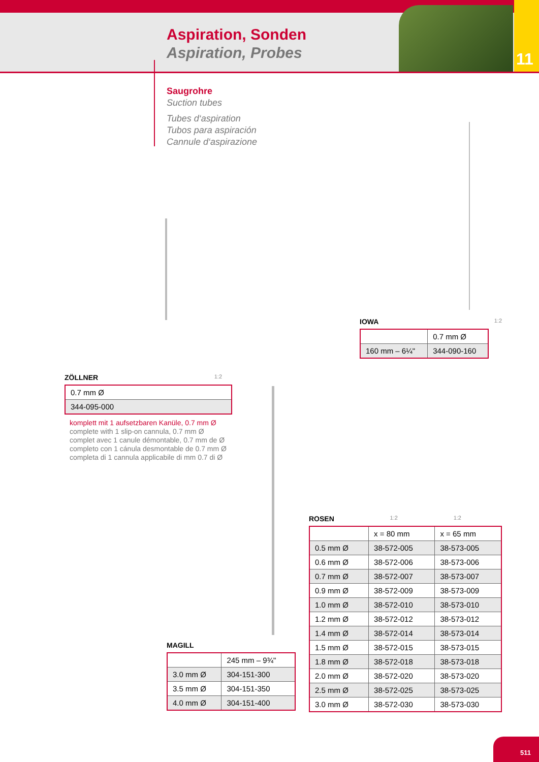Aspiration, Sonden
Aspiration, Probes
11
Saugrohre
Suction tubes
Tubes d‘aspiration
Tubos para aspiración
Cannule d‘aspirazione
IOWA 1:2
| | 0.7 mm Ø |
| 160 mm – 6¼" | 344-090-160 |
ZÖLLNER 1:2
| 0.7 mm Ø |
| 344-095-000 |
komplett mit 1 aufsetzbaren Kanüle, 0.7 mm Ø
complete with 1 slip-on cannula, 0.7 mm Ø
complet avec 1 canule démontable, 0.7 mm de Ø
completo con 1 cánula desmontable de 0.7 mm Ø
completa di 1 cannula applicabile di mm 0.7 di Ø
ROSEN 1:2 1:2
| | x = 80 mm | x = 65 mm |
| 0.5 mm Ø | 38-572-005 | 38-573-005 |
| 0.6 mm Ø | 38-572-006 | 38-573-006 |
| 0.7 mm Ø | 38-572-007 | 38-573-007 |
| 0.9 mm Ø | 38-572-009 | 38-573-009 |
| 1.0 mm Ø | 38-572-010 | 38-573-010 |
| 1.2 mm Ø | 38-572-012 | 38-573-012 |
| 1.4 mm Ø | 38-572-014 | 38-573-014 |
| 1.5 mm Ø | 38-572-015 | 38-573-015 |
| 1.8 mm Ø | 38-572-018 | 38-573-018 |
| 2.0 mm Ø | 38-572-020 | 38-573-020 |
| 2.5 mm Ø | 38-572-025 | 38-573-025 |
| 3.0 mm Ø | 38-572-030 | 38-573-030 |
MAGILL
| | 245 mm – 9¾" |
| 3.0 mm Ø | 304-151-300 |
| 3.5 mm Ø | 304-151-350 |
| 4.0 mm Ø | 304-151-400 |
511